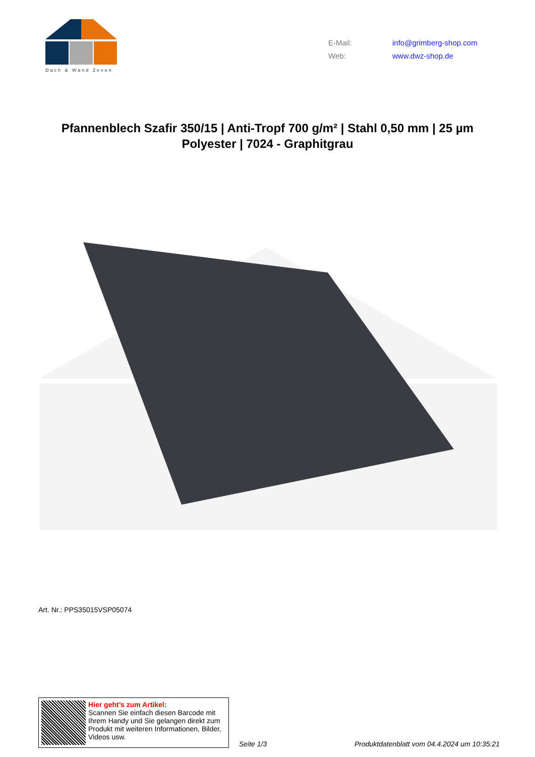Dach & Wand Zeven
E-Mail: info@grimberg-shop.com
Web: www.dwz-shop.de
Pfannenblech Szafir 350/15 | Anti-Tropf 700 g/m² | Stahl 0,50 mm | 25 µm Polyester | 7024 - Graphitgrau
Art. Nr.: PPS35015VSP05074
Hier geht’s zum Artikel:
Scannen Sie einfach diesen Barcode mit Ihrem Handy und Sie gelangen direkt zum Produkt mit weiteren Informationen, Bilder, Videos usw.
Seite 1/3
Produktdatenblatt vom 04.4.2024 um 10:35:21